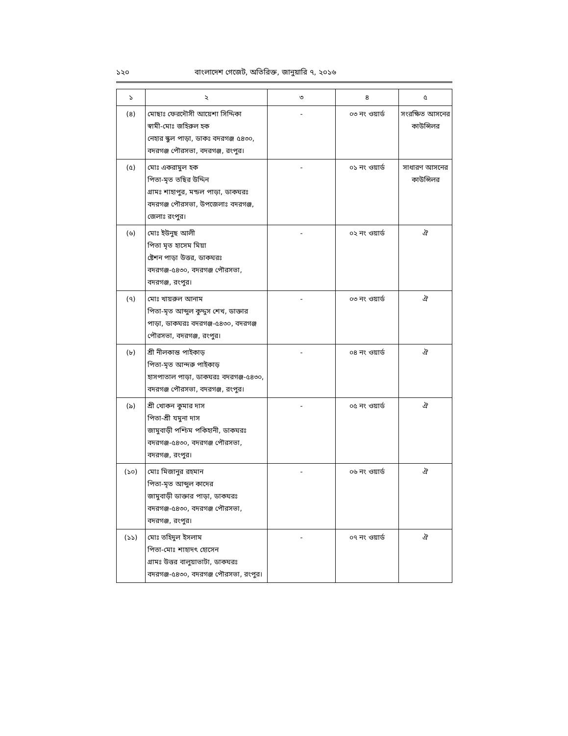১২০ বাংলাদেশ গেজেট, অতিরিক্ত, জানুয়ারি ৭, ২০১৬
| ১ | ২ | ৩ | ৪ | ৫ |
| --- | --- | --- | --- | --- |
| (৪) | মোছাঃ ফেরদৌসী আয়েশা সিদ্দিকা স্বামী-মোঃ জহিরুল হক নেহার স্কুল পাড়া, ডাকঃ বদরগঞ্জ ৫৪৩০, বদরগঞ্জ পৌরসভা, বদরগঞ্জ, রংপুর। | - | ০৩ নং ওয়ার্ড | সংরক্ষিত আসনের কাউন্সিলর |
| (৫) | মোঃ একরামুল হক পিতা-মৃত তছির উদ্দিন গ্রামঃ শাহাপুর, মন্ডল পাড়া, ডাকঘরঃ বদরগঞ্জ পৌরসভা, উপজেলাঃ বদরগঞ্জ, জেলাঃ রংপুর। | - | ০১ নং ওয়ার্ড | সাধারণ আসনের কাউন্সিলর |
| (৬) | মোঃ ইউনুছ আলী পিতা মৃত হাসেম মিয়া ষ্টেশন পাড়া উত্তর, ডাকঘরঃ বদরগঞ্জ-৫৪৩০, বদরগঞ্জ পৌরসভা, বদরগঞ্জ, রংপুর। | - | ০২ নং ওয়ার্ড | ঐ |
| (৭) | মোঃ খায়রুল আনাম পিতা-মৃত আব্দুল কুদ্দুস শেখ, ডাক্তার পাড়া, ডাকঘরঃ বদরগঞ্জ-৫৪৩০, বদরগঞ্জ পৌরসভা, বদরগঞ্জ, রংপুর। | - | ০৩ নং ওয়ার্ড | ঐ |
| (৮) | শ্রী নীলকান্ত পাইকাড় পিতা-মৃত আন্দরু পাইকাড় হাসপাতাল পাড়া, ডাকঘরঃ বদরগঞ্জ-৫৪৩০, বদরগঞ্জ পৌরসভা, বদরগঞ্জ, রংপুর। | - | ০৪ নং ওয়ার্ড | ঐ |
| (৯) | শ্রী খোকন কুমার দাস পিতা-শ্রী যমুনা দাস জামুবাড়ী পশ্চিম পকিহানী, ডাকঘরঃ বদরগঞ্জ-৫৪৩০, বদরগঞ্জ পৌরসভা, বদরগঞ্জ, রংপুর। | - | ০৫ নং ওয়ার্ড | ঐ |
| (১০) | মোঃ মিজানুর রহমান পিতা-মৃত আব্দুল কাদের জামুবাড়ী ডাক্তার পাড়া, ডাকঘরঃ বদরগঞ্জ-৫৪৩০, বদরগঞ্জ পৌরসভা, বদরগঞ্জ, রংপুর। | - | ০৬ নং ওয়ার্ড | ঐ |
| (১১) | মোঃ তহিদুল ইসলাম পিতা-মোঃ শাহাদৎ হোসেন গ্রামঃ উত্তর বালুয়াভাটা, ডাকঘরঃ বদরগঞ্জ-৫৪৩০, বদরগঞ্জ পৌরসভা, রংপুর। | - | ০৭ নং ওয়ার্ড | ঐ |